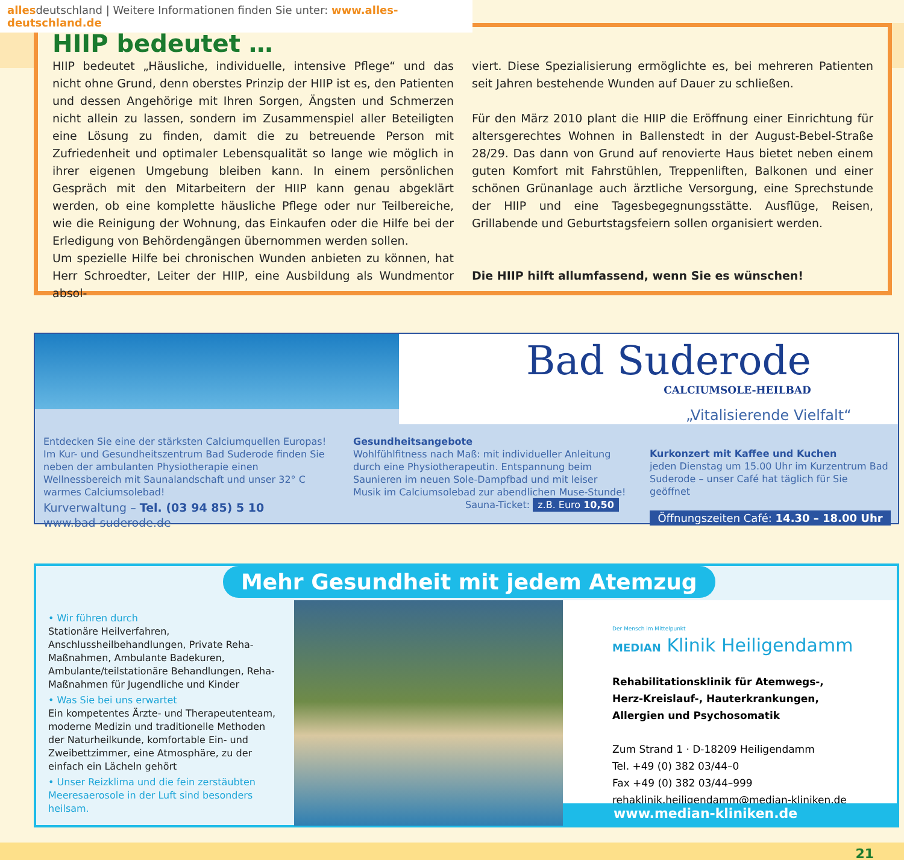allesdeutschland | Weitere Informationen finden Sie unter: www.alles-deutschland.de
HIIP bedeutet …
HIIP bedeutet „Häusliche, individuelle, intensive Pflege“ und das nicht ohne Grund, denn oberstes Prinzip der HIIP ist es, den Patienten und dessen Angehörige mit Ihren Sorgen, Ängsten und Schmerzen nicht allein zu lassen, sondern im Zusammenspiel aller Beteiligten eine Lösung zu finden, damit die zu betreuende Person mit Zufriedenheit und optimaler Lebensqualität so lange wie möglich in ihrer eigenen Umgebung bleiben kann. In einem persönlichen Gespräch mit den Mitarbeitern der HIIP kann genau abgeklärt werden, ob eine komplette häusliche Pflege oder nur Teilbereiche, wie die Reinigung der Wohnung, das Einkaufen oder die Hilfe bei der Erledigung von Behördengängen übernommen werden sollen.
Um spezielle Hilfe bei chronischen Wunden anbieten zu können, hat Herr Schroedter, Leiter der HIIP, eine Ausbildung als Wundmentor absol-
viert. Diese Spezialisierung ermöglichte es, bei mehreren Patienten seit Jahren bestehende Wunden auf Dauer zu schließen.
Für den März 2010 plant die HIIP die Eröffnung einer Einrichtung für altersgerechtes Wohnen in Ballenstedt in der August-Bebel-Straße 28/29. Das dann von Grund auf renovierte Haus bietet neben einem guten Komfort mit Fahrstühlen, Treppenliften, Balkonen und einer schönen Grünanlage auch ärztliche Versorgung, eine Sprechstunde der HIIP und eine Tagesbegegnungsstätte. Ausflüge, Reisen, Grillabende und Geburtstagsfeiern sollen organisiert werden.
Die HIIP hilft allumfassend, wenn Sie es wünschen!
Bad Suderode
CALCIUMSOLE-HEILBAD
„Vitalisierende Vielfalt“
Entdecken Sie eine der stärksten Calciumquellen Europas! Im Kur- und Gesundheitszentrum Bad Suderode finden Sie neben der ambulanten Physiotherapie einen Wellnessbereich mit Saunalandschaft und unser 32° C warmes Calciumsolebad!
Kurverwaltung – Tel. (03 94 85) 5 10
www.bad-suderode.de
Gesundheitsangebote
Wohlfühlfitness nach Maß: mit individueller Anleitung durch eine Physiotherapeutin. Entspannung beim Saunieren im neuen Sole-Dampfbad und mit leiser Musik im Calciumsolebad zur abendlichen Muse-Stunde!
Sauna-Ticket: z.B. Euro 10,50
Kurkonzert mit Kaffee und Kuchen
jeden Dienstag um 15.00 Uhr im Kurzentrum Bad Suderode – unser Café hat täglich für Sie geöffnet
Öffnungszeiten Café: 14.30 – 18.00 Uhr
Mehr Gesundheit mit jedem Atemzug
• Wir führen durch
Stationäre Heilverfahren, Anschlussheilbehandlungen, Private Reha-Maßnahmen, Ambulante Badekuren, Ambulante/teilstationäre Behandlungen, Reha-Maßnahmen für Jugendliche und Kinder
• Was Sie bei uns erwartet
Ein kompetentes Ärzte- und Therapeutenteam, moderne Medizin und traditionelle Methoden der Naturheilkunde, komfortable Ein- und Zweibettzimmer, eine Atmosphäre, zu der einfach ein Lächeln gehört
• Unser Reizklima und die fein zerstäubten Meeresaerosole in der Luft sind besonders heilsam.
Der Mensch im Mittelpunkt
MEDIAN Klinik Heiligendamm
Rehabilitationsklinik für Atemwegs-,
Herz-Kreislauf-, Hauterkrankungen,
Allergien und Psychosomatik
Zum Strand 1 · D-18209 Heiligendamm
Tel. +49 (0) 382 03/44–0
Fax +49 (0) 382 03/44–999
rehaklinik.heiligendamm@median-kliniken.de
www.median-kliniken.de
21